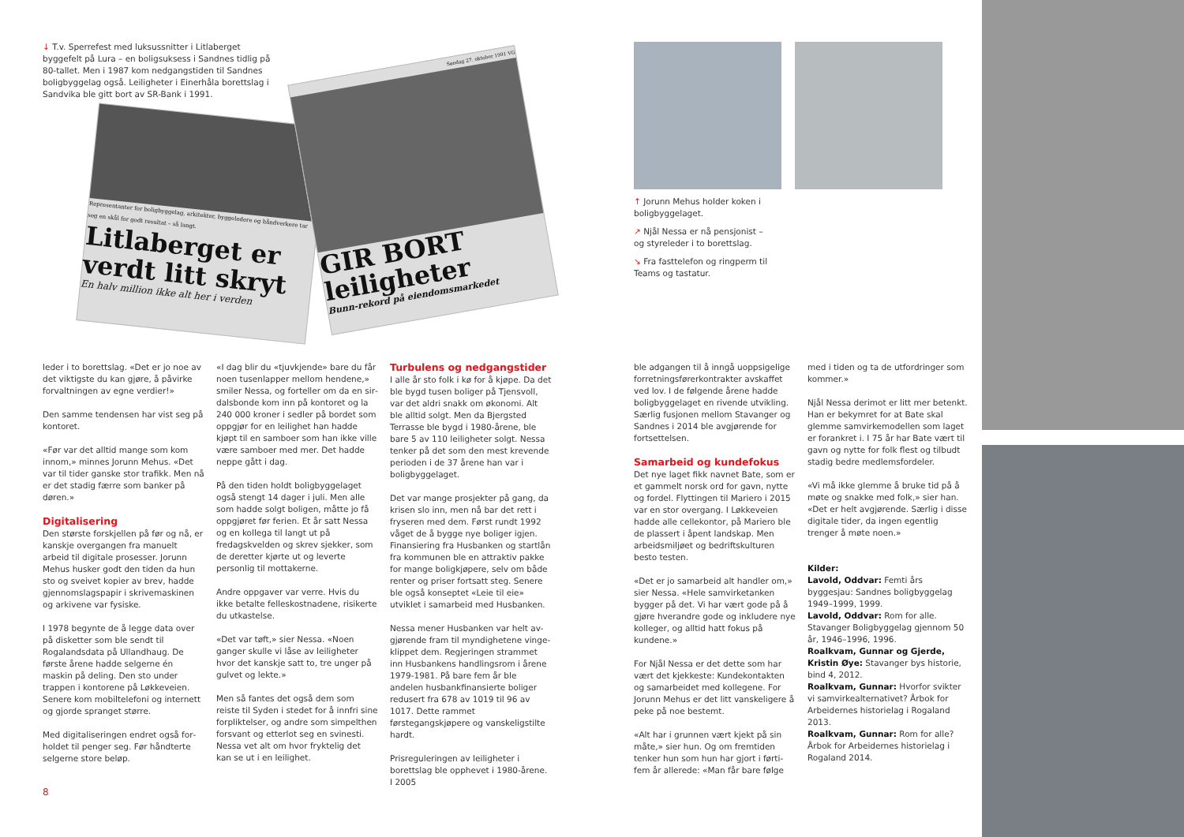↓ T.v. Sperrefest med luksussnitter i Litlaberget byggefelt på Lura – en boligsuksess i Sandnes tidlig på 80-tallet. Men i 1987 kom nedgangstiden til Sandnes boligbyggelag også. Leiligheter i Einerhåla borettslag i Sandvika ble gitt bort av SR-Bank i 1991.
Representanter for boligbyggelag, arkitekter, byggeledere og håndverkere tar seg en skål for godt resultat – så langt.
Litlaberget er verdt litt skryt
En halv million ikke alt her i verden
Søndag 27. oktober 1991 VG
GIR BORT leiligheter
Bunn-rekord på eiendomsmarkedet
↑ Jorunn Mehus holder koken i boligbyggelaget.
↗ Njål Nessa er nå pensjonist – og styreleder i to borettslag.
↘ Fra fasttelefon og ringperm til Teams og tastatur.
leder i to borettslag. «Det er jo noe av det viktigste du kan gjøre, å påvirke forvaltningen av egne verdier!»
Den samme tendensen har vist seg på kontoret.
«Før var det alltid mange som kom inn­om,» minnes Jorunn Mehus. «Det var til tider ganske stor trafikk. Men nå er det stadig færre som banker på døren.»
Digitalisering
Den største forskjellen på før og nå, er kanskje overgangen fra manuelt arbeid til digitale prosesser. Jorunn Mehus husker godt den tiden da hun sto og sveivet kopier av brev, hadde gjennom­slagspapir i skrivemaskinen og arkivene var fysiske.
I 1978 begynte de å legge data over på disketter som ble sendt til Rogalandsdata på Ullandhaug. De første årene hadde selgerne én maskin på deling. Den sto under trappen i kontorene på Løkkeveien. Senere kom mobiltelefoni og internett og gjorde spranget større.
Med digitaliseringen endret også for­holdet til penger seg. Før håndterte selgerne store beløp.
«I dag blir du «tjuvkjende» bare du får noen tusenlapper mellom hendene,» smiler Nessa, og forteller om da en sir­dalsbonde kom inn på kontoret og la 240 000 kroner i sedler på bordet som oppgjør for en leilighet han hadde kjøpt til en samboer som han ikke ville være samboer med mer. Det hadde neppe gått i dag.
På den tiden holdt boligbyggelaget også stengt 14 dager i juli. Men alle som hadde solgt boligen, måtte jo få opp­gjøret før ferien. Et år satt Nessa og en kollega til langt ut på fredagskvelden og skrev sjekker, som de deretter kjørte ut og leverte personlig til mottakerne.
Andre oppgaver var verre. Hvis du ikke betalte felleskostnadene, risikerte du utkastelse.
«Det var tøft,» sier Nessa. «Noen ganger skulle vi låse av leiligheter hvor det kanskje satt to, tre unger på gulvet og lekte.»
Men så fantes det også dem som reiste til Syden i stedet for å innfri sine for­pliktelser, og andre som simpelthen for­svant og etterlot seg en svinesti. Nessa vet alt om hvor fryktelig det kan se ut i en leilighet.
Turbulens og nedgangstider
I alle år sto folk i kø for å kjøpe. Da det ble bygd tusen boliger på Tjensvoll, var det aldri snakk om økonomi. Alt ble alltid solgt. Men da Bjergsted Terrasse ble bygd i 1980-årene, ble bare 5 av 110 leiligheter solgt. Nessa tenker på det som den mest krevende perioden i de 37 årene han var i boligbyggelaget.
Det var mange prosjekter på gang, da krisen slo inn, men nå bar det rett i fryseren med dem. Først rundt 1992 våget de å bygge nye boliger igjen. Finansiering fra Husbanken og startlån fra kommunen ble en attraktiv pakke for mange boligkjøpere, selv om både renter og priser fortsatt steg. Senere ble også konseptet «Leie til eie» utviklet i samarbeid med Husbanken.
Nessa mener Husbanken var helt av­gjørende fram til myndighetene vinge­klippet dem. Regjeringen strammet inn Husbankens handlingsrom i årene 1979-1981. På bare fem år ble andelen hus­bankfinansierte boliger redusert fra 678 av 1019 til 96 av 1017. Dette rammet førstegangskjøpere og vanskeligstilte hardt.
Prisreguleringen av leiligheter i boretts­lag ble opphevet i 1980-årene. I 2005
ble adgangen til å inngå uoppsigelige forretningsførerkontrakter avskaffet ved lov. I de følgende årene hadde bolig­byggelaget en rivende utvikling. Særlig fusjonen mellom Stavanger og Sandnes i 2014 ble avgjørende for fortsettelsen.
Samarbeid og kundefokus
Det nye laget fikk navnet Bate, som er et gammelt norsk ord for gavn, nytte og fordel. Flyttingen til Mariero i 2015 var en stor overgang. I Løkkeveien hadde alle cellekontor, på Mariero ble de plassert i åpent landskap. Men arbeids­miljøet og bedriftskulturen besto testen.
«Det er jo samarbeid alt handler om,» sier Nessa. «Hele samvirketanken bygger på det. Vi har vært gode på å gjøre hverandre gode og inkludere nye kolleger, og alltid hatt fokus på kundene.»
For Njål Nessa er det dette som har vært det kjekkeste: Kundekontakten og samarbeidet med kollegene. For Jorunn Mehus er det litt vanskeligere å peke på noe bestemt.
«Alt har i grunnen vært kjekt på sin måte,» sier hun. Og om fremtiden tenker hun som hun har gjort i førti­fem år allerede: «Man får bare følge
med i tiden og ta de utfordringer som kommer.»
Njål Nessa derimot er litt mer betenkt. Han er bekymret for at Bate skal glemme samvirkemodellen som laget er forankret i. I 75 år har Bate vært til gavn og nytte for folk flest og tilbudt stadig bedre medlemsfordeler.
«Vi må ikke glemme å bruke tid på å møte og snakke med folk,» sier han. «Det er helt avgjørende. Særlig i disse digitale tider, da ingen egentlig trenger å møte noen.»
Kilder:
Lavold, Oddvar: Femti års byggesjau: Sandnes boligbyggelag 1949–1999, 1999.
Lavold, Oddvar: Rom for alle. Stavanger Boligbyggelag gjennom 50 år, 1946–1996, 1996.
Roalkvam, Gunnar og Gjerde, Kristin Øye: Stavanger bys historie, bind 4, 2012.
Roalkvam, Gunnar: Hvorfor svikter vi samvirkealternativet? Årbok for Arbeidernes historielag i Rogaland 2013.
Roalkvam, Gunnar: Rom for alle? Årbok for Arbeidernes historielag i Rogaland 2014.
8